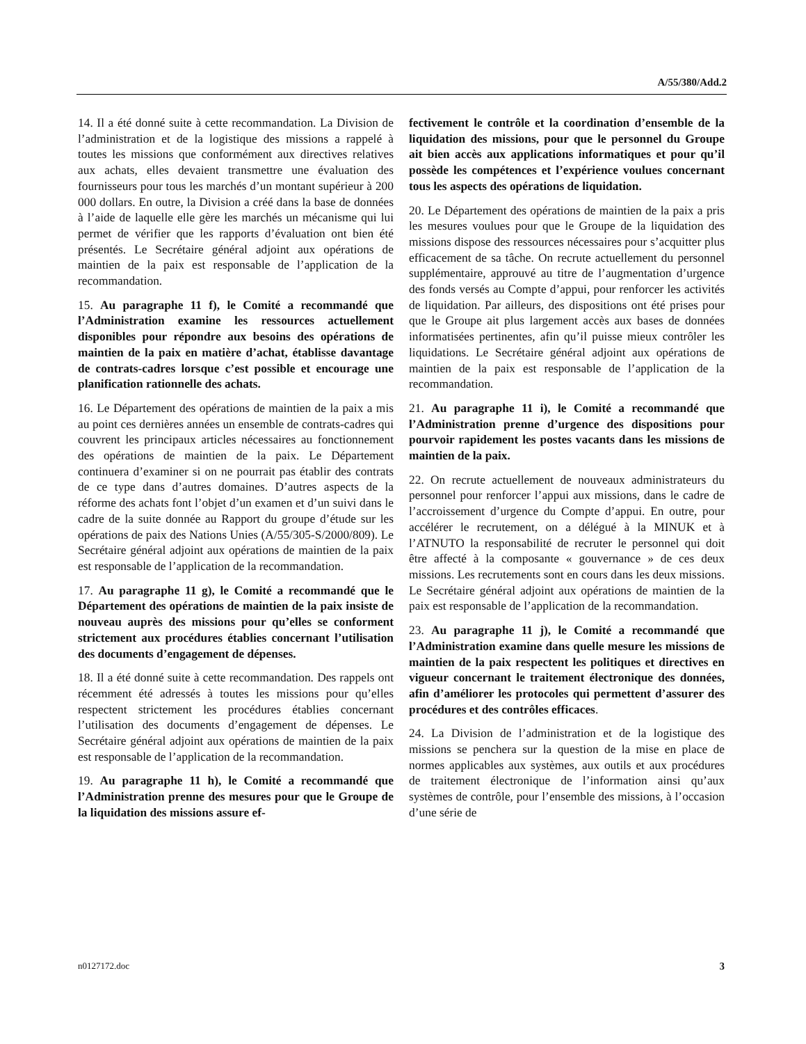A/55/380/Add.2
14. Il a été donné suite à cette recommandation. La Division de l’administration et de la logistique des missions a rappelé à toutes les missions que conformément aux directives relatives aux achats, elles devaient transmettre une évaluation des fournisseurs pour tous les marchés d’un montant supérieur à 200 000 dollars. En outre, la Division a créé dans la base de données à l’aide de laquelle elle gère les marchés un mécanisme qui lui permet de vérifier que les rapports d’évaluation ont bien été présentés. Le Secrétaire général adjoint aux opérations de maintien de la paix est responsable de l’application de la recommandation.
15. Au paragraphe 11 f), le Comité a recommandé que l’Administration examine les ressources actuellement disponibles pour répondre aux besoins des opérations de maintien de la paix en matière d’achat, établisse davantage de contrats-cadres lorsque c’est possible et encourage une planification rationnelle des achats.
16. Le Département des opérations de maintien de la paix a mis au point ces dernières années un ensemble de contrats-cadres qui couvrent les principaux articles nécessaires au fonctionnement des opérations de maintien de la paix. Le Département continuera d’examiner si on ne pourrait pas établir des contrats de ce type dans d’autres domaines. D’autres aspects de la réforme des achats font l’objet d’un examen et d’un suivi dans le cadre de la suite donnée au Rapport du groupe d’étude sur les opérations de paix des Nations Unies (A/55/305-S/2000/809). Le Secrétaire général adjoint aux opérations de maintien de la paix est responsable de l’application de la recommandation.
17. Au paragraphe 11 g), le Comité a recommandé que le Département des opérations de maintien de la paix insiste de nouveau auprès des missions pour qu’elles se conforment strictement aux procédures établies concernant l’utilisation des documents d’engagement de dépenses.
18. Il a été donné suite à cette recommandation. Des rappels ont récemment été adressés à toutes les missions pour qu’elles respectent strictement les procédures établies concernant l’utilisation des documents d’engagement de dépenses. Le Secrétaire général adjoint aux opérations de maintien de la paix est responsable de l’application de la recommandation.
19. Au paragraphe 11 h), le Comité a recommandé que l’Administration prenne des mesures pour que le Groupe de la liquidation des missions assure ef-
fectivement le contrôle et la coordination d’ensemble de la liquidation des missions, pour que le personnel du Groupe ait bien accès aux applications informatiques et pour qu’il possède les compétences et l’expérience voulues concernant tous les aspects des opérations de liquidation.
20. Le Département des opérations de maintien de la paix a pris les mesures voulues pour que le Groupe de la liquidation des missions dispose des ressources nécessaires pour s’acquitter plus efficacement de sa tâche. On recrute actuellement du personnel supplémentaire, approuvé au titre de l’augmentation d’urgence des fonds versés au Compte d’appui, pour renforcer les activités de liquidation. Par ailleurs, des dispositions ont été prises pour que le Groupe ait plus largement accès aux bases de données informatisées pertinentes, afin qu’il puisse mieux contrôler les liquidations. Le Secrétaire général adjoint aux opérations de maintien de la paix est responsable de l’application de la recommandation.
21. Au paragraphe 11 i), le Comité a recommandé que l’Administration prenne d’urgence des dispositions pour pourvoir rapidement les postes vacants dans les missions de maintien de la paix.
22. On recrute actuellement de nouveaux administrateurs du personnel pour renforcer l’appui aux missions, dans le cadre de l’accroissement d’urgence du Compte d’appui. En outre, pour accélérer le recrutement, on a délégué à la MINUK et à l’ATNUTO la responsabilité de recruter le personnel qui doit être affecté à la composante « gouvernance » de ces deux missions. Les recrutements sont en cours dans les deux missions. Le Secrétaire général adjoint aux opérations de maintien de la paix est responsable de l’application de la recommandation.
23. Au paragraphe 11 j), le Comité a recommandé que l’Administration examine dans quelle mesure les missions de maintien de la paix respectent les politiques et directives en vigueur concernant le traitement électronique des données, afin d’améliorer les protocoles qui permettent d’assurer des procédures et des contrôles efficaces.
24. La Division de l’administration et de la logistique des missions se penchera sur la question de la mise en place de normes applicables aux systèmes, aux outils et aux procédures de traitement électronique de l’information ainsi qu’aux systèmes de contrôle, pour l’ensemble des missions, à l’occasion d’une série de
n0127172.doc 3